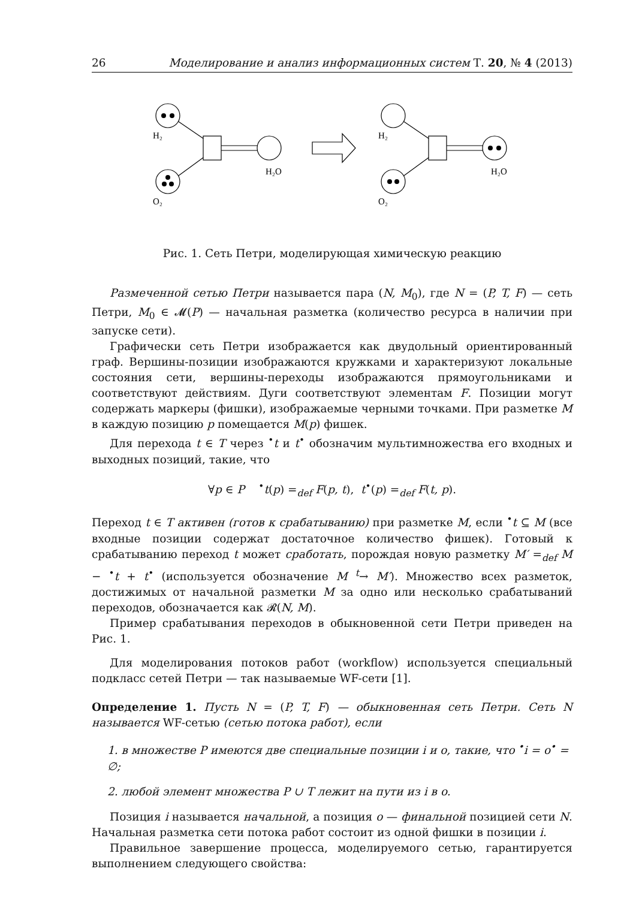26 Моделирование и анализ информационных систем Т. 20, № 4 (2013)
H₂
O₂
H₂O
H₂
O₂
H₂O
Рис. 1. Сеть Петри, моделирующая химическую реакцию
Размеченной сетью Петри называется пара (N, M<sub>0</sub>), где N = (P, T, F) — сеть Петри, M<sub>0</sub> ∈ 𝓜(P) — начальная разметка (количество ресурса в наличии при запуске сети).
Графически сеть Петри изображается как двудольный ориентированный граф. Вершины-позиции изображаются кружками и характеризуют локальные состояния сети, вершины-переходы изображаются прямоугольниками и соответствуют действиям. Дуги соответствуют элементам F. Позиции могут содержать маркеры (фишки), изображаемые черными точками. При разметке M в каждую позицию p помещается M(p) фишек.
Для перехода t ∈ T через <sup>•</sup>t и t<sup>•</sup> обозначим мультимножества его входных и выходных позиций, такие, что
∀p ∈ P <sup>•</sup>t(p) =<sub>def</sub> F(p, t), t<sup>•</sup>(p) =<sub>def</sub> F(t, p).
Переход t ∈ T активен (готов к срабатыванию) при разметке M, если <sup>•</sup>t ⊆ M (все входные позиции содержат достаточное количество фишек). Готовый к срабатыванию переход t может сработать, порождая новую разметку M′ =<sub>def</sub> M − <sup>•</sup>t + t<sup>•</sup> (используется обозначение M <sup>t</sup>→ M′). Множество всех разметок, достижимых от начальной разметки M за одно или несколько срабатываний переходов, обозначается как 𝓡(N, M).
Пример срабатывания переходов в обыкновенной сети Петри приведен на Рис. 1.
Для моделирования потоков работ (workflow) используется специальный подкласс сетей Петри — так называемые WF-сети [1].
Определение 1. Пусть N = (P, T, F) — обыкновенная сеть Петри. Сеть N называется WF-сетью (сетью потока работ), если
1. в множестве P имеются две специальные позиции i и o, такие, что <sup>•</sup>i = o<sup>•</sup> = ∅;
2. любой элемент множества P ∪ T лежит на пути из i в o.
Позиция i называется начальной, а позиция o — финальной позицией сети N. Начальная разметка сети потока работ состоит из одной фишки в позиции i.
Правильное завершение процесса, моделируемого сетью, гарантируется выполнением следующего свойства: